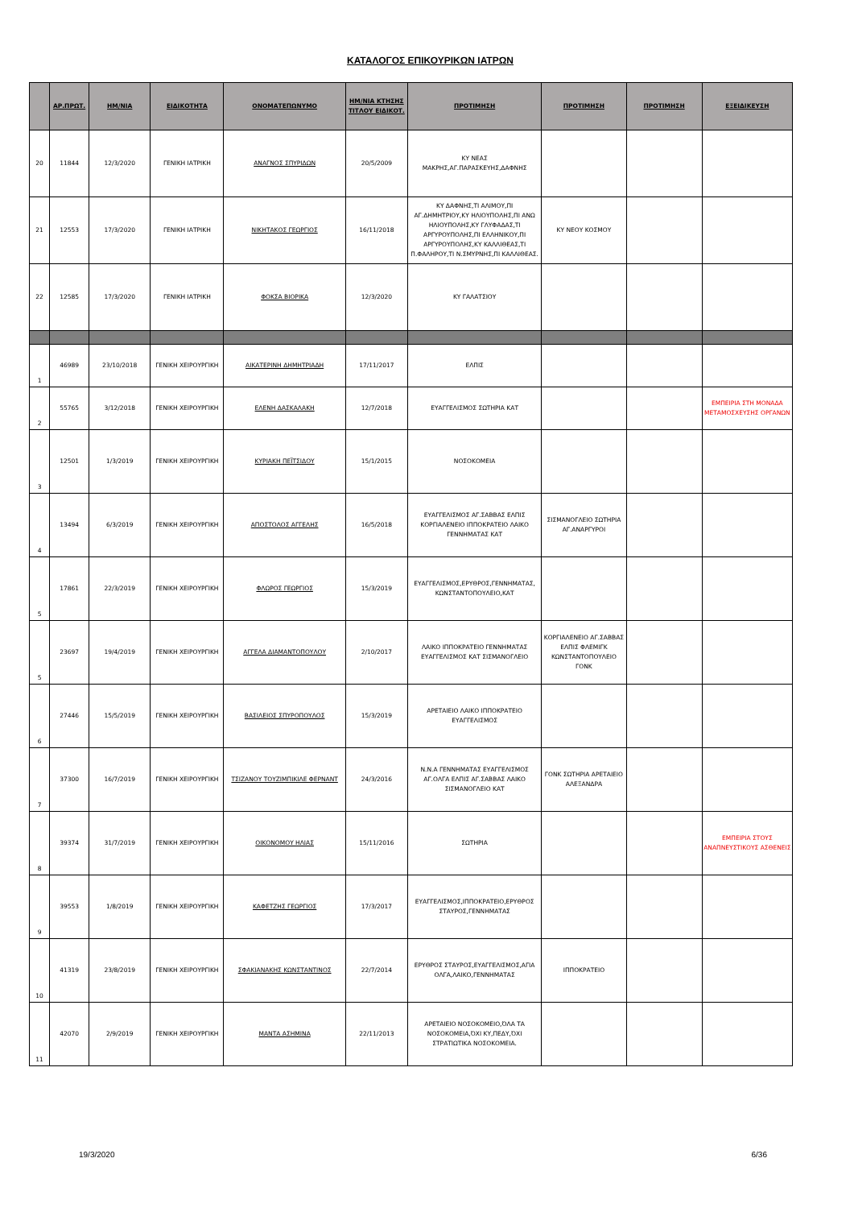ΚΑΤΑΛΟΓΟΣ ΕΠΙΚΟΥΡΙΚΩΝ ΙΑΤΡΩΝ
| | ΑΡ.ΠΡΩΤ. | ΗΜ/ΝΙΑ | ΕΙΔΙΚΟΤΗΤΑ | ΟΝΟΜΑΤΕΠΩΝΥΜΟ | ΗΜ/ΝΙΑ ΚΤΗΣΗΣ ΤΙΤΛΟΥ ΕΙΔΙΚΟΤ. | ΠΡΟΤΙΜΗΣΗ | ΠΡΟΤΙΜΗΣΗ | ΠΡΟΤΙΜΗΣΗ | ΕΞΕΙΔΙΚΕΥΣΗ |
| --- | --- | --- | --- | --- | --- | --- | --- | --- | --- |
| 20 | 11844 | 12/3/2020 | ΓΕΝΙΚΗ ΙΑΤΡΙΚΗ | ΑΝΑΓΝΟΣ ΣΠΥΡΙΔΩΝ | 20/5/2009 | ΚΥ ΝΕΑΣ ΜΑΚΡΗΣ,ΑΓ.ΠΑΡΑΣΚΕΥΗΣ,ΔΑΦΝΗΣ | | | |
| 21 | 12553 | 17/3/2020 | ΓΕΝΙΚΗ ΙΑΤΡΙΚΗ | ΝΙΚΗΤΑΚΟΣ ΓΕΩΡΓΙΟΣ | 16/11/2018 | ΚΥ ΔΑΦΝΗΣ,ΤΙ ΑΛΙΜΟΥ,ΠΙ ΑΓ.ΔΗΜΗΤΡΙΟΥ,ΚΥ ΗΛΙΟΥΠΟΛΗΣ,ΠΙ ΑΝΩ ΗΛΙΟΥΠΟΛΗΣ,ΚΥ ΓΛΥΦΑΔΑΣ,ΤΙ ΑΡΓΥΡΟΥΠΟΛΗΣ,ΠΙ ΕΛΛΗΝΙΚΟΥ,ΠΙ ΑΡΓΥΡΟΥΠΟΛΗΣ,ΚΥ ΚΑΛΛΙΘΕΑΣ,ΤΙ Π.ΦΑΛΗΡΟΥ,ΤΙ Ν.ΣΜΥΡΝΗΣ,ΠΙ ΚΑΛΛΙΘΕΑΣ. | ΚΥ ΝΕΟΥ ΚΟΣΜΟΥ | | |
| 22 | 12585 | 17/3/2020 | ΓΕΝΙΚΗ ΙΑΤΡΙΚΗ | ΦΟΚΣΑ ΒΙΟΡΙΚΑ | 12/3/2020 | ΚΥ ΓΑΛΑΤΣΙΟΥ | | | |
| 1 | 46989 | 23/10/2018 | ΓΕΝΙΚΗ ΧΕΙΡΟΥΡΓΙΚΗ | ΑΙΚΑΤΕΡΙΝΗ ΔΗΜΗΤΡΙΑΔΗ | 17/11/2017 | ΕΛΠΙΣ | | | |
| 2 | 55765 | 3/12/2018 | ΓΕΝΙΚΗ ΧΕΙΡΟΥΡΓΙΚΗ | ΕΛΕΝΗ ΔΑΣΚΑΛΑΚΗ | 12/7/2018 | ΕΥΑΓΓΕΛΙΣΜΟΣ ΣΩΤΗΡΙΑ ΚΑΤ | | | ΕΜΠΕΙΡΙΑ ΣΤΗ ΜΟΝΑΔΑ ΜΕΤΑΜΟΣΧΕΥΣΗΣ ΟΡΓΑΝΩΝ |
| 3 | 12501 | 1/3/2019 | ΓΕΝΙΚΗ ΧΕΙΡΟΥΡΓΙΚΗ | ΚΥΡΙΑΚΗ ΠΕΪΤΣΙΔΟΥ | 15/1/2015 | ΝΟΣΟΚΟΜΕΙΑ | | | |
| 4 | 13494 | 6/3/2019 | ΓΕΝΙΚΗ ΧΕΙΡΟΥΡΓΙΚΗ | ΑΠΟΣΤΟΛΟΣ ΑΓΓΕΛΗΣ | 16/5/2018 | ΕΥΑΓΓΕΛΙΣΜΟΣ ΑΓ.ΣΑΒΒΑΣ ΕΛΠΙΣ ΚΟΡΓΙΑΛΕΝΕΙΟ ΙΠΠΟΚΡΑΤΕΙΟ ΛΑΙΚΟ ΓΕΝΝΗΜΑΤΑΣ ΚΑΤ | ΣΙΣΜΑΝΟΓΛΕΙΟ ΣΩΤΗΡΙΑ ΑΓ.ΑΝΑΡΓΥΡΟΙ | | |
| 5 | 17861 | 22/3/2019 | ΓΕΝΙΚΗ ΧΕΙΡΟΥΡΓΙΚΗ | ΦΛΩΡΟΣ ΓΕΩΡΓΙΟΣ | 15/3/2019 | ΕΥΑΓΓΕΛΙΣΜΟΣ,ΕΡΥΘΡΟΣ,ΓΕΝΝΗΜΑΤΑΣ, ΚΩΝΣΤΑΝΤΟΠΟΥΛΕΙΟ,ΚΑΤ | | | |
| 5 | 23697 | 19/4/2019 | ΓΕΝΙΚΗ ΧΕΙΡΟΥΡΓΙΚΗ | ΑΓΓΕΛΑ ΔΙΑΜΑΝΤΟΠΟΥΛΟΥ | 2/10/2017 | ΛΑΙΚΟ ΙΠΠΟΚΡΑΤΕΙΟ ΓΕΝΝΗΜΑΤΑΣ ΕΥΑΓΓΕΛΙΣΜΟΣ ΚΑΤ ΣΙΣΜΑΝΟΓΛΕΙΟ | ΚΟΡΓΙΑΛΕΝΕΙΟ ΑΓ.ΣΑΒΒΑΣ ΕΛΠΙΣ ΦΛΕΜΙΓΚ ΚΩΝΣΤΑΝΤΟΠΟΥΛΕΙΟ ΓΟΝΚ | | |
| 6 | 27446 | 15/5/2019 | ΓΕΝΙΚΗ ΧΕΙΡΟΥΡΓΙΚΗ | ΒΑΣΙΛΕΙΟΣ ΣΠΥΡΟΠΟΥΛΟΣ | 15/3/2019 | ΑΡΕΤΑΙΕΙΟ ΛΑΙΚΟ ΙΠΠΟΚΡΑΤΕΙΟ ΕΥΑΓΓΕΛΙΣΜΟΣ | | | |
| 7 | 37300 | 16/7/2019 | ΓΕΝΙΚΗ ΧΕΙΡΟΥΡΓΙΚΗ | ΤΣΙΖΑΝΟΥ ΤΟΥΖΙΜΠΙΚΙΛΕ ΦΕΡΝΑΝΤ | 24/3/2016 | Ν.Ν.Α ΓΕΝΝΗΜΑΤΑΣ ΕΥΑΓΓΕΛΙΣΜΟΣ ΑΓ.ΟΛΓΑ ΕΛΠΙΣ ΑΓ.ΣΑΒΒΑΣ ΛΑΙΚΟ ΣΙΣΜΑΝΟΓΛΕΙΟ ΚΑΤ | ΓΟΝΚ ΣΩΤΗΡΙΑ ΑΡΕΤΑΙΕΙΟ ΑΛΕΞΑΝΔΡΑ | | |
| 8 | 39374 | 31/7/2019 | ΓΕΝΙΚΗ ΧΕΙΡΟΥΡΓΙΚΗ | ΟΙΚΟΝΟΜΟΥ ΗΛΙΑΣ | 15/11/2016 | ΣΩΤΗΡΙΑ | | | ΕΜΠΕΙΡΙΑ ΣΤΟΥΣ ΑΝΑΠΝΕΥΣΤΙΚΟΥΣ ΑΣΘΕΝΕΙΣ |
| 9 | 39553 | 1/8/2019 | ΓΕΝΙΚΗ ΧΕΙΡΟΥΡΓΙΚΗ | ΚΑΦΕΤΖΗΣ ΓΕΩΡΓΙΟΣ | 17/3/2017 | ΕΥΑΓΓΕΛΙΣΜΟΣ,ΙΠΠΟΚΡΑΤΕΙΟ,ΕΡΥΘΡΟΣ ΣΤΑΥΡΟΣ,ΓΕΝΝΗΜΑΤΑΣ | | | |
| 10 | 41319 | 23/8/2019 | ΓΕΝΙΚΗ ΧΕΙΡΟΥΡΓΙΚΗ | ΣΦΑΚΙΑΝΑΚΗΣ ΚΩΝΣΤΑΝΤΙΝΟΣ | 22/7/2014 | ΕΡΥΘΡΟΣ ΣΤΑΥΡΟΣ,ΕΥΑΓΓΕΛΙΣΜΟΣ,ΑΓΙΑ ΟΛΓΑ,ΛΑΙΚΟ,ΓΕΝΝΗΜΑΤΑΣ | ΙΠΠΟΚΡΑΤΕΙΟ | | |
| 11 | 42070 | 2/9/2019 | ΓΕΝΙΚΗ ΧΕΙΡΟΥΡΓΙΚΗ | ΜΑΝΤΑ ΑΣΗΜΙΝΑ | 22/11/2013 | ΑΡΕΤΑΙΕΙΟ ΝΟΣΟΚΟΜΕΙΟ,ΌΛΑ ΤΑ ΝΟΣΟΚΟΜΕΙΑ,ΌΧΙ ΚΥ,ΠΕΔΥ,ΌΧΙ ΣΤΡΑΤΙΩΤΙΚΑ ΝΟΣΟΚΟΜΕΙΑ. | | | |
19/3/2020 6/36